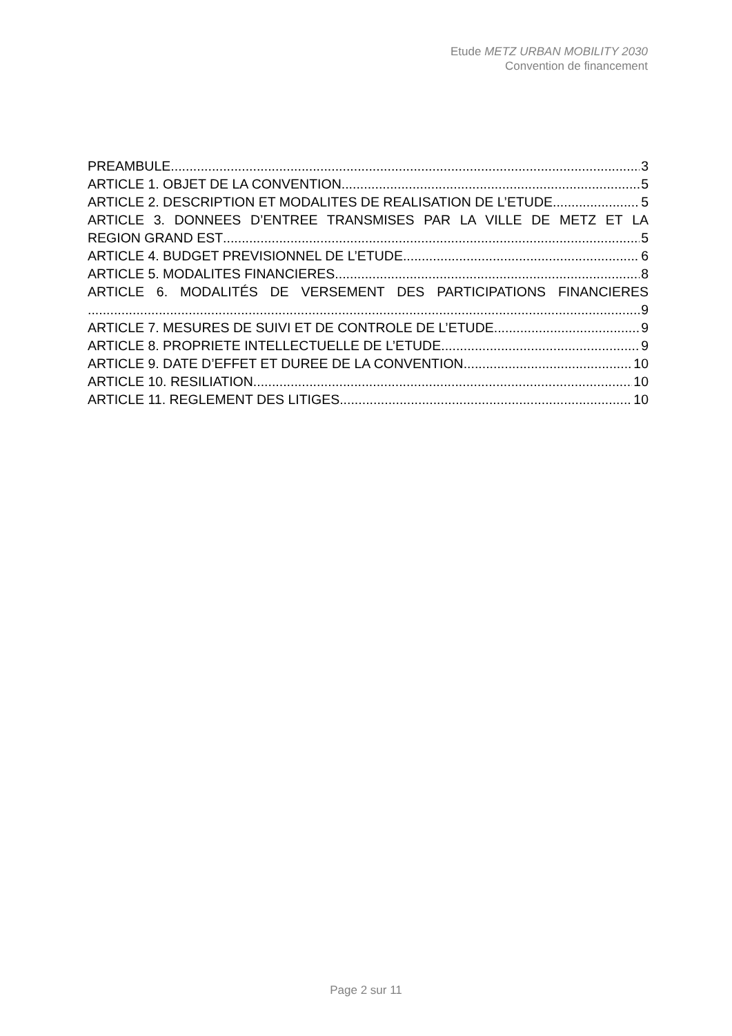Etude METZ URBAN MOBILITY 2030
Convention de financement
PREAMBULE 3
ARTICLE 1. OBJET DE LA CONVENTION 5
ARTICLE 2. DESCRIPTION ET MODALITES DE REALISATION DE L’ETUDE 5
ARTICLE 3. DONNEES D’ENTREE TRANSMISES PAR LA VILLE DE METZ ET LA
REGION GRAND EST 5
ARTICLE 4. BUDGET PREVISIONNEL DE L’ETUDE 6
ARTICLE 5. MODALITES FINANCIERES 8
ARTICLE 6. MODALITÉS DE VERSEMENT DES PARTICIPATIONS FINANCIERES
9
ARTICLE 7. MESURES DE SUIVI ET DE CONTROLE DE L’ETUDE 9
ARTICLE 8. PROPRIETE INTELLECTUELLE DE L’ETUDE 9
ARTICLE 9. DATE D’EFFET ET DUREE DE LA CONVENTION 10
ARTICLE 10. RESILIATION 10
ARTICLE 11. REGLEMENT DES LITIGES 10
Page 2 sur 11